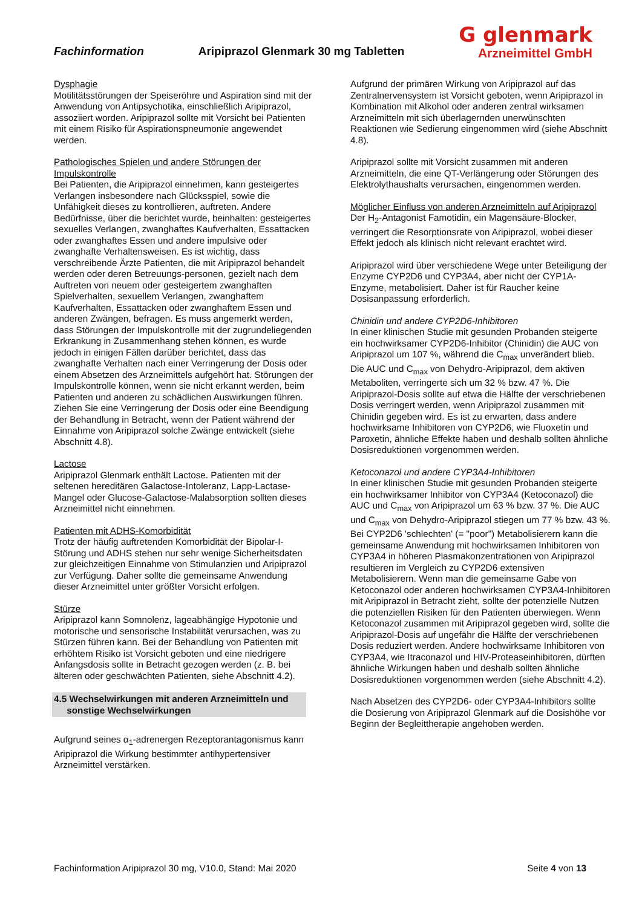Fachinformation
Aripiprazol Glenmark 30 mg Tabletten
G glenmark
Arzneimittel GmbH
Dysphagie
Motilitätsstörungen der Speiseröhre und Aspiration sind mit der Anwendung von Antipsychotika, einschließlich Aripiprazol, assoziiert worden. Aripiprazol sollte mit Vorsicht bei Patienten mit einem Risiko für Aspirationspneumonie angewendet werden.
Pathologisches Spielen und andere Störungen der Impulskontrolle
Bei Patienten, die Aripiprazol einnehmen, kann gesteigertes Verlangen insbesondere nach Glücksspiel, sowie die Unfähigkeit dieses zu kontrollieren, auftreten. Andere Bedürfnisse, über die berichtet wurde, beinhalten: gesteigertes sexuelles Verlangen, zwanghaftes Kaufverhalten, Essattacken oder zwanghaftes Essen und andere impulsive oder zwanghafte Verhaltensweisen. Es ist wichtig, dass verschreibende Ärzte Patienten, die mit Aripiprazol behandelt werden oder deren Betreuungs-personen, gezielt nach dem Auftreten von neuem oder gesteigertem zwanghaften Spielverhalten, sexuellem Verlangen, zwanghaftem Kaufverhalten, Essattacken oder zwanghaftem Essen und anderen Zwängen, befragen. Es muss angemerkt werden, dass Störungen der Impulskontrolle mit der zugrundeliegenden Erkrankung in Zusammenhang stehen können, es wurde jedoch in einigen Fällen darüber berichtet, dass das zwanghafte Verhalten nach einer Verringerung der Dosis oder einem Absetzen des Arzneimittels aufgehört hat. Störungen der Impulskontrolle können, wenn sie nicht erkannt werden, beim Patienten und anderen zu schädlichen Auswirkungen führen.
Ziehen Sie eine Verringerung der Dosis oder eine Beendigung der Behandlung in Betracht, wenn der Patient während der Einnahme von Aripiprazol solche Zwänge entwickelt (siehe Abschnitt 4.8).
Lactose
Aripiprazol Glenmark enthält Lactose. Patienten mit der seltenen hereditären Galactose-Intoleranz, Lapp-Lactase-Mangel oder Glucose-Galactose-Malabsorption sollten dieses Arzneimittel nicht einnehmen.
Patienten mit ADHS-Komorbidität
Trotz der häufig auftretenden Komorbidität der Bipolar-I-Störung und ADHS stehen nur sehr wenige Sicherheitsdaten zur gleichzeitigen Einnahme von Stimulanzien und Aripiprazol zur Verfügung. Daher sollte die gemeinsame Anwendung dieser Arzneimittel unter größter Vorsicht erfolgen.
Stürze
Aripiprazol kann Somnolenz, lageabhängige Hypotonie und motorische und sensorische Instabilität verursachen, was zu Stürzen führen kann. Bei der Behandlung von Patienten mit erhöhtem Risiko ist Vorsicht geboten und eine niedrigere Anfangsdosis sollte in Betracht gezogen werden (z. B. bei älteren oder geschwächten Patienten, siehe Abschnitt 4.2).
4.5 Wechselwirkungen mit anderen Arzneimitteln und
sonstige Wechselwirkungen
Aufgrund seines α<sub>1</sub>-adrenergen Rezeptorantagonismus kann Aripiprazol die Wirkung bestimmter antihypertensiver Arzneimittel verstärken.
Aufgrund der primären Wirkung von Aripiprazol auf das Zentralnervensystem ist Vorsicht geboten, wenn Aripiprazol in Kombination mit Alkohol oder anderen zentral wirksamen Arzneimitteln mit sich überlagernden unerwünschten Reaktionen wie Sedierung eingenommen wird (siehe Abschnitt 4.8).
Aripiprazol sollte mit Vorsicht zusammen mit anderen Arzneimitteln, die eine QT-Verlängerung oder Störungen des Elektrolythaushalts verursachen, eingenommen werden.
Möglicher Einfluss von anderen Arzneimitteln auf Aripiprazol
Der H<sub>2</sub>-Antagonist Famotidin, ein Magensäure-Blocker, verringert die Resorptionsrate von Aripiprazol, wobei dieser Effekt jedoch als klinisch nicht relevant erachtet wird.
Aripiprazol wird über verschiedene Wege unter Beteiligung der Enzyme CYP2D6 und CYP3A4, aber nicht der CYP1A-Enzyme, metabolisiert. Daher ist für Raucher keine Dosisanpassung erforderlich.
Chinidin und andere CYP2D6-Inhibitoren
In einer klinischen Studie mit gesunden Probanden steigerte ein hochwirksamer CYP2D6-Inhibitor (Chinidin) die AUC von Aripiprazol um 107 %, während die C<sub>max</sub> unverändert blieb. Die AUC und C<sub>max</sub> von Dehydro-Aripiprazol, dem aktiven Metaboliten, verringerte sich um 32 % bzw. 47 %. Die Aripiprazol-Dosis sollte auf etwa die Hälfte der verschriebenen Dosis verringert werden, wenn Aripiprazol zusammen mit Chinidin gegeben wird. Es ist zu erwarten, dass andere hochwirksame Inhibitoren von CYP2D6, wie Fluoxetin und Paroxetin, ähnliche Effekte haben und deshalb sollten ähnliche Dosisreduktionen vorgenommen werden.
Ketoconazol und andere CYP3A4-Inhibitoren
In einer klinischen Studie mit gesunden Probanden steigerte ein hochwirksamer Inhibitor von CYP3A4 (Ketoconazol) die AUC und C<sub>max</sub> von Aripiprazol um 63 % bzw. 37 %. Die AUC und C<sub>max</sub> von Dehydro-Aripiprazol stiegen um 77 % bzw. 43 %. Bei CYP2D6 'schlechten' (= "poor") Metabolisierern kann die gemeinsame Anwendung mit hochwirksamen Inhibitoren von CYP3A4 in höheren Plasmakonzentrationen von Aripiprazol resultieren im Vergleich zu CYP2D6 extensiven Metabolisierern. Wenn man die gemeinsame Gabe von Ketoconazol oder anderen hochwirksamen CYP3A4-Inhibitoren mit Aripiprazol in Betracht zieht, sollte der potenzielle Nutzen die potenziellen Risiken für den Patienten überwiegen. Wenn Ketoconazol zusammen mit Aripiprazol gegeben wird, sollte die Aripiprazol-Dosis auf ungefähr die Hälfte der verschriebenen Dosis reduziert werden. Andere hochwirksame Inhibitoren von CYP3A4, wie Itraconazol und HIV-Proteaseinhibitoren, dürften ähnliche Wirkungen haben und deshalb sollten ähnliche Dosisreduktionen vorgenommen werden (siehe Abschnitt 4.2).
Nach Absetzen des CYP2D6- oder CYP3A4-Inhibitors sollte die Dosierung von Aripiprazol Glenmark auf die Dosishöhe vor Beginn der Begleittherapie angehoben werden.
Fachinformation Aripiprazol 30 mg, V10.0, Stand: Mai 2020
Seite 4 von 13